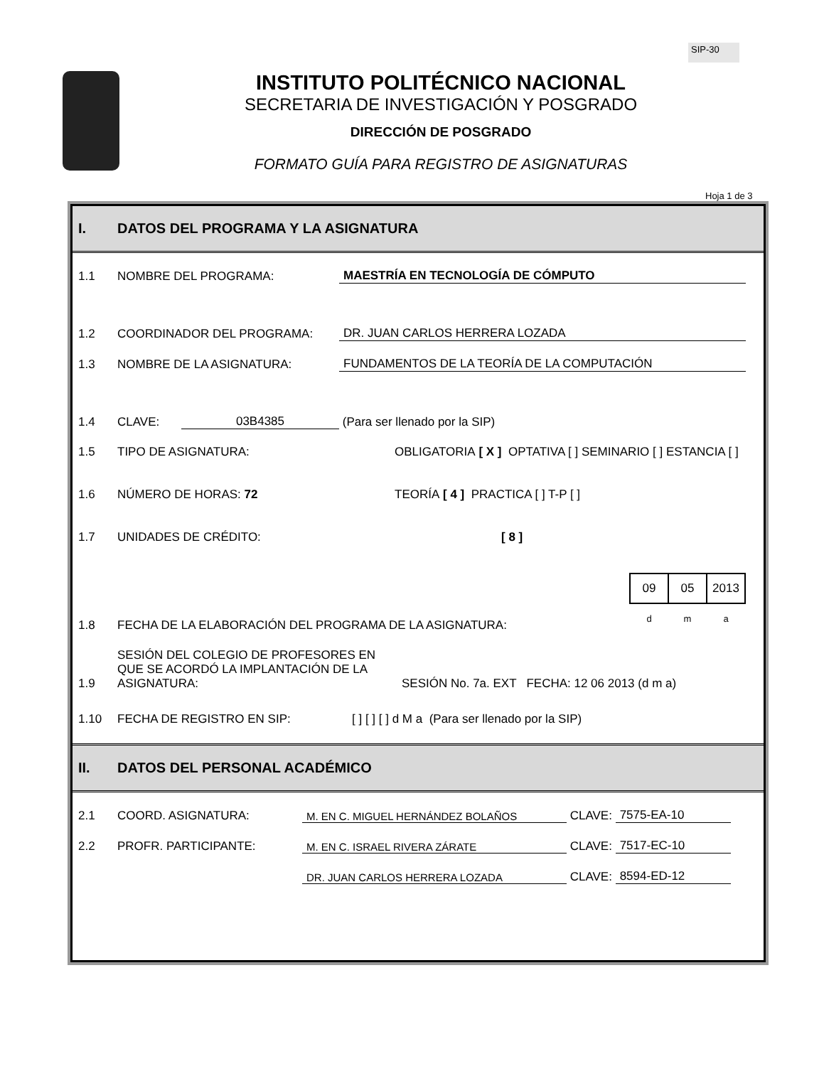SIP-30
INSTITUTO POLITÉCNICO NACIONAL
SECRETARIA DE INVESTIGACIÓN Y POSGRADO
DIRECCIÓN DE POSGRADO
FORMATO GUÍA PARA REGISTRO DE ASIGNATURAS
Hoja 1 de 3
I. DATOS DEL PROGRAMA Y LA ASIGNATURA
1.1 NOMBRE DEL PROGRAMA: MAESTRÍA EN TECNOLOGÍA DE CÓMPUTO
1.2 COORDINADOR DEL PROGRAMA: DR. JUAN CARLOS HERRERA LOZADA
1.3 NOMBRE DE LA ASIGNATURA: FUNDAMENTOS DE LA TEORÍA DE LA COMPUTACIÓN
1.4 CLAVE: 03B4385 (Para ser llenado por la SIP)
1.5 TIPO DE ASIGNATURA: OBLIGATORIA [ X ] OPTATIVA [ ] SEMINARIO [ ] ESTANCIA [ ]
1.6 NÚMERO DE HORAS: 72 TEORÍA [ 4 ] PRACTICA [ ] T-P [ ]
1.7 UNIDADES DE CRÉDITO: [ 8 ]
1.8 FECHA DE LA ELABORACIÓN DEL PROGRAMA DE LA ASIGNATURA:
| 09 | 05 | 2013 |
| d | m | a |
1.9 SESIÓN DEL COLEGIO DE PROFESORES EN QUE SE ACORDÓ LA IMPLANTACIÓN DE LA ASIGNATURA: SESIÓN No. 7a. EXT FECHA: 12 06 2013 (d m a)
1.10 FECHA DE REGISTRO EN SIP: [ ] [ ] [ ] d M a (Para ser llenado por la SIP)
II. DATOS DEL PERSONAL ACADÉMICO
2.1 COORD. ASIGNATURA: M. EN C. MIGUEL HERNÁNDEZ BOLAÑOS CLAVE: 7575-EA-10
2.2 PROFR. PARTICIPANTE: M. EN C. ISRAEL RIVERA ZÁRATE CLAVE: 7517-EC-10
DR. JUAN CARLOS HERRERA LOZADA CLAVE: 8594-ED-12